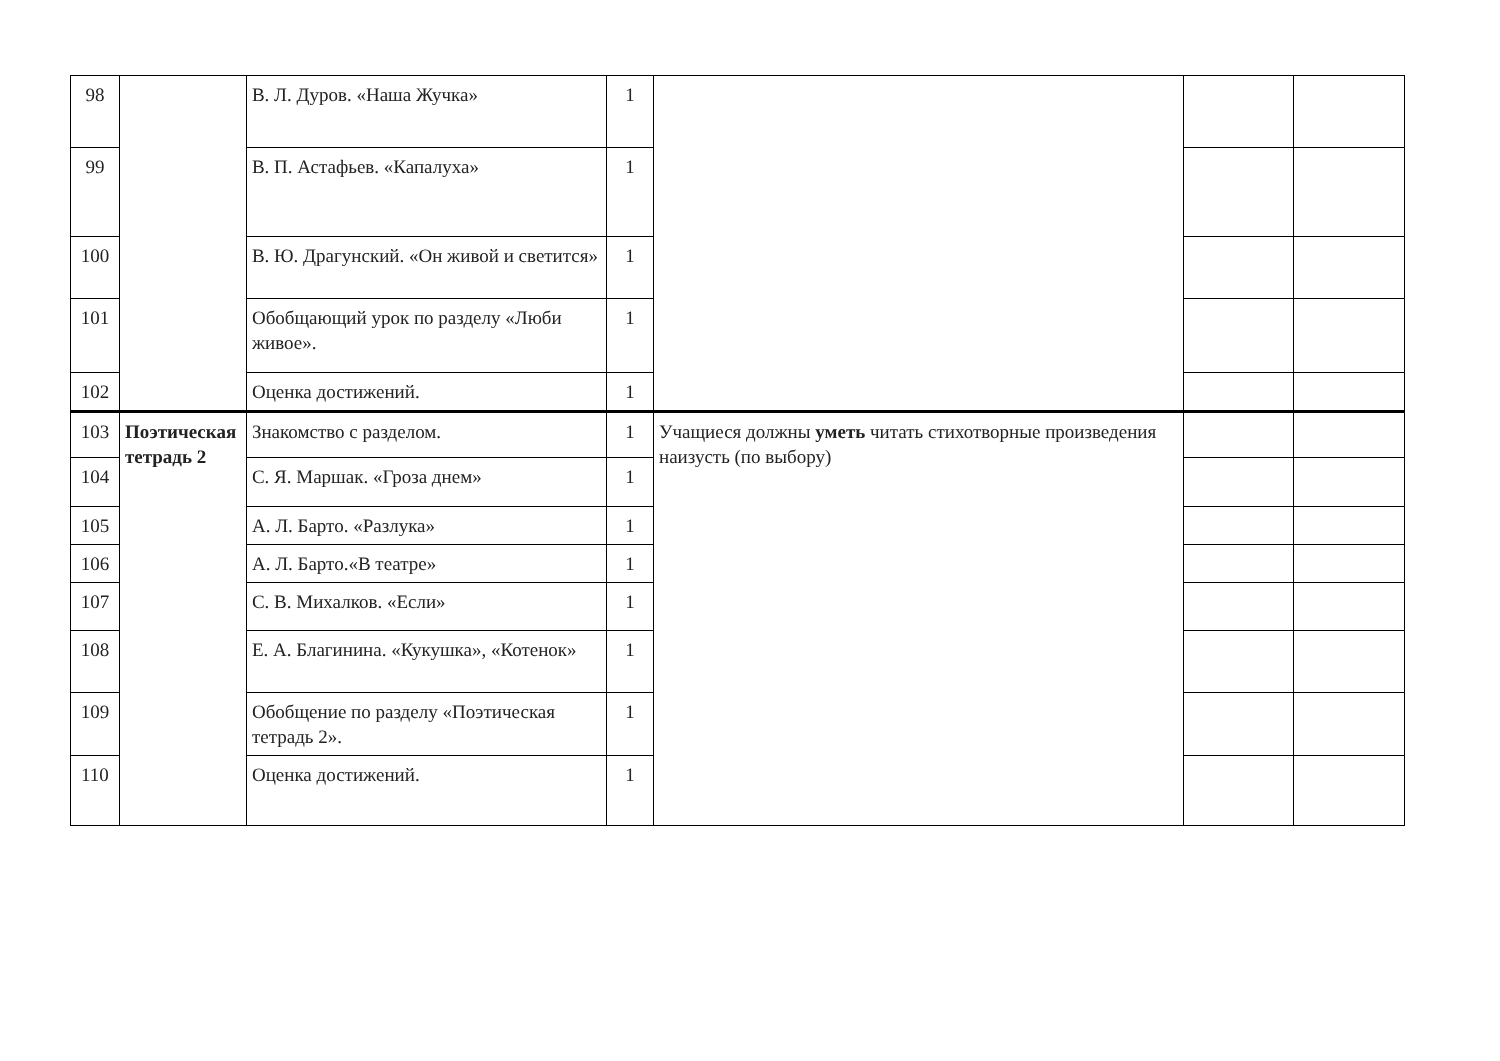| 98 | | В. Л. Дуров. «Наша Жучка» | 1 | | | |
| 99 | | В. П. Астафьев. «Капалуха» | 1 | | | |
| 100 | | В. Ю. Драгунский. «Он живой и светится» | 1 | | | |
| 101 | | Обобщающий урок по разделу «Люби живое». | 1 | | | |
| 102 | | Оценка достижений. | 1 | | | |
| 103 | Поэтическая тетрадь 2 | Знакомство с разделом. | 1 | Учащиеся должны уметь читать стихотворные произведения наизусть (по выбору) | | |
| 104 | | С. Я. Маршак. «Гроза днем» | 1 | | | |
| 105 | | А. Л. Барто. «Разлука» | 1 | | | |
| 106 | | А. Л. Барто.«В театре» | 1 | | | |
| 107 | | С. В. Михалков. «Если» | 1 | | | |
| 108 | | Е. А. Благинина. «Кукушка», «Котенок» | 1 | | | |
| 109 | | Обобщение по разделу «Поэтическая тетрадь 2». | 1 | | | |
| 110 | | Оценка достижений. | 1 | | | |